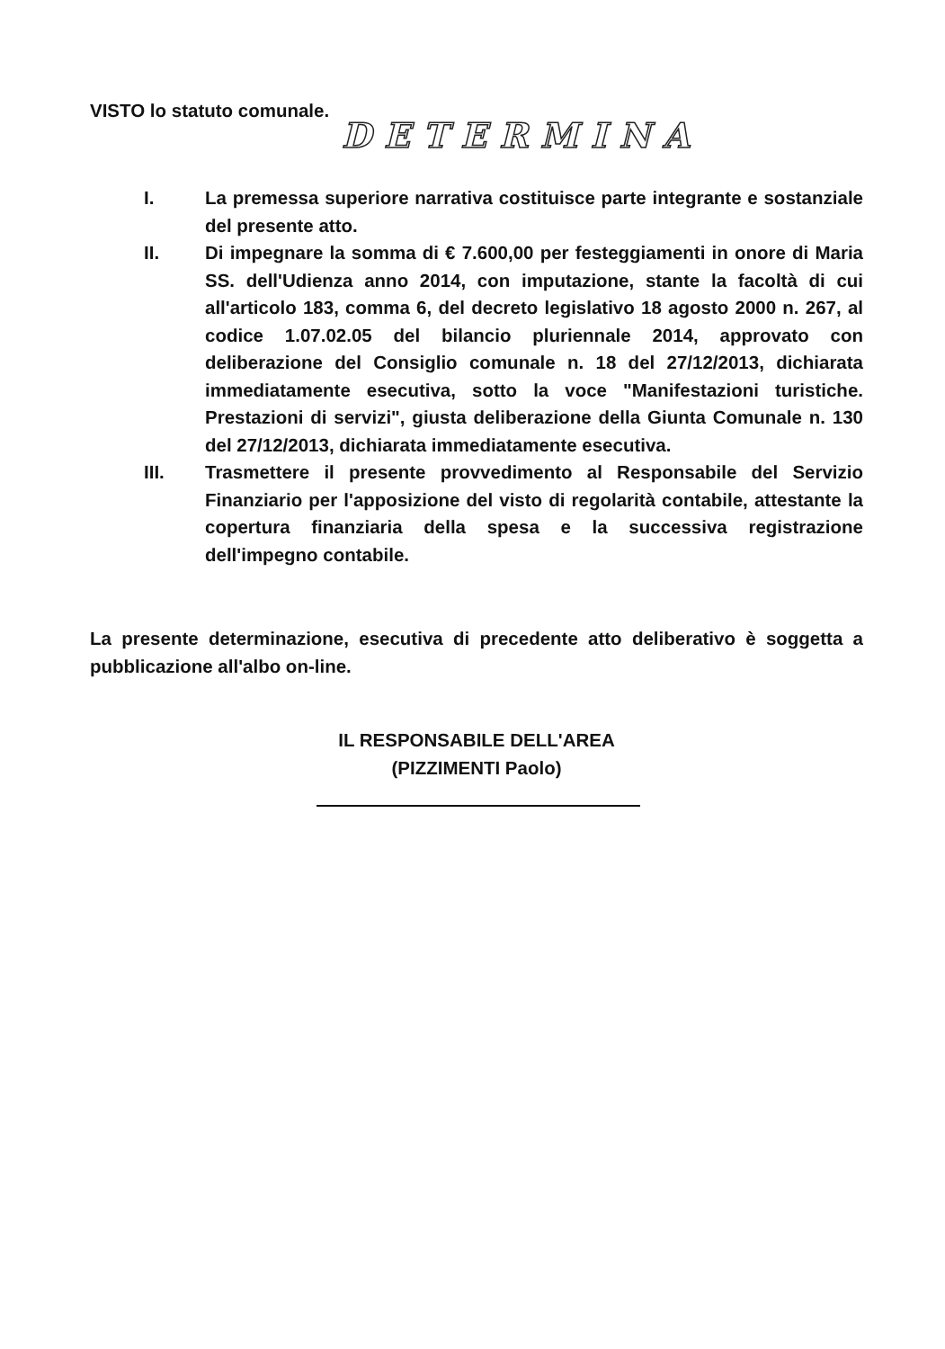VISTO lo statuto comunale.
DETERMINA
I. La premessa superiore narrativa costituisce parte integrante e sostanziale del presente atto.
II. Di impegnare la somma di € 7.600,00 per festeggiamenti in onore di Maria SS. dell'Udienza anno 2014, con imputazione, stante la facoltà di cui all'articolo 183, comma 6, del decreto legislativo 18 agosto 2000 n. 267, al codice 1.07.02.05 del bilancio pluriennale 2014, approvato con deliberazione del Consiglio comunale n. 18 del 27/12/2013, dichiarata immediatamente esecutiva, sotto la voce "Manifestazioni turistiche. Prestazioni di servizi", giusta deliberazione della Giunta Comunale n. 130 del 27/12/2013, dichiarata immediatamente esecutiva.
III. Trasmettere il presente provvedimento al Responsabile del Servizio Finanziario per l'apposizione del visto di regolarità contabile, attestante la copertura finanziaria della spesa e la successiva registrazione dell'impegno contabile.
La presente determinazione, esecutiva di precedente atto deliberativo è soggetta a pubblicazione all'albo on-line.
IL RESPONSABILE DELL'AREA
(PIZZIMENTI Paolo)